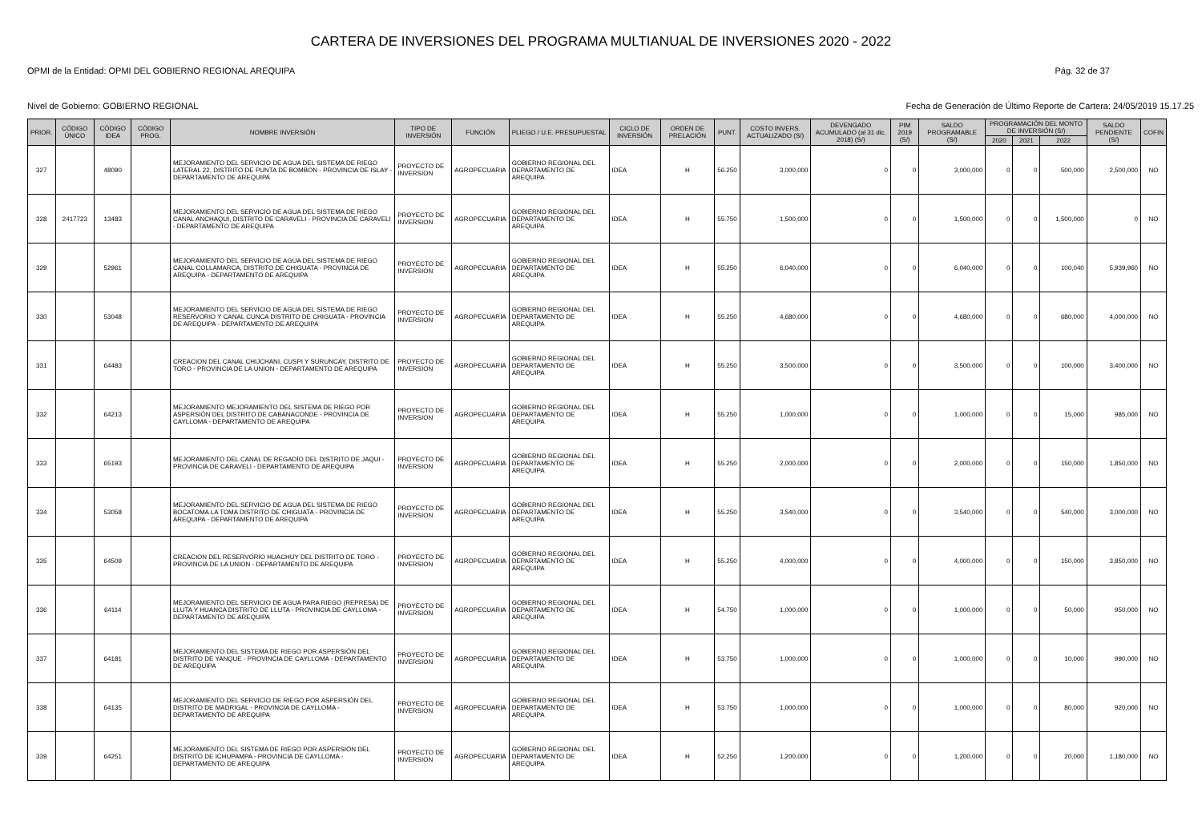CARTERA DE INVERSIONES DEL PROGRAMA MULTIANUAL DE INVERSIONES 2020 - 2022
OPMI de la Entidad: OPMI DEL GOBIERNO REGIONAL AREQUIPA Pág. 32 de 37
Nivel de Gobierno: GOBIERNO REGIONAL Fecha de Generación de Último Reporte de Cartera: 24/05/2019 15.17.25
| PRIOR. | CÓDIGO ÚNICO | CÓDIGO IDEA | CÓDIGO PROG. | NOMBRE INVERSIÓN | TIPO DE INVERSIÓN | FUNCIÓN | PLIEGO / U.E. PRESUPUESTAL | CICLO DE INVERSIÓN | ORDEN DE PRELACIÓN | PUNT. | COSTO INVERS. ACTUALIZADO (S/) | DEVENGADO ACUMULADO (al 31 dic. 2018) (S/) | PIM 2019 (S/) | SALDO PROGRAMABLE (S/) | PROGRAMACIÓN DEL MONTO DE INVERSIÓN (S/) | | | SALDO PENDIENTE (S/) | COFIN |
| --- | --- | --- | --- | --- | --- | --- | --- | --- | --- | --- | --- | --- | --- | --- | --- | --- | --- | --- | --- |
| | | | | | | | | | | | | | | | 2020 | 2021 | 2022 | | |
| 327 | | 48090 | | MEJORAMIENTO DEL SERVICIO DE AGUA DEL SISTEMA DE RIEGO LATERAL 22, DISTRITO DE PUNTA DE BOMBON - PROVINCIA DE ISLAY - DEPARTAMENTO DE AREQUIPA | PROYECTO DE INVERSION | AGROPECUARIA | GOBIERNO REGIONAL DEL DEPARTAMENTO DE AREQUIPA | IDEA | H | 56.250 | 3,000,000 | 0 | 0 | 3,000,000 | 0 | 0 | 500,000 | 2,500,000 | NO |
| 328 | 2417723 | 13483 | | MEJORAMIENTO DEL SERVICIO DE AGUA DEL SISTEMA DE RIEGO CANAL ANCHAQUI, DISTRITO DE CARAVELI - PROVINCIA DE CARAVELI - DEPARTAMENTO DE AREQUIPA | PROYECTO DE INVERSION | AGROPECUARIA | GOBIERNO REGIONAL DEL DEPARTAMENTO DE AREQUIPA | IDEA | H | 55.750 | 1,500,000 | 0 | 0 | 1,500,000 | 0 | 0 | 1,500,000 | 0 | NO |
| 329 | | 52961 | | MEJORAMIENTO DEL SERVICIO DE AGUA DEL SISTEMA DE RIEGO CANAL COLLAMARCA, DISTRITO DE CHIGUATA - PROVINCIA DE AREQUIPA - DEPARTAMENTO DE AREQUIPA | PROYECTO DE INVERSION | AGROPECUARIA | GOBIERNO REGIONAL DEL DEPARTAMENTO DE AREQUIPA | IDEA | H | 55.250 | 6,040,000 | 0 | 0 | 6,040,000 | 0 | 0 | 100,040 | 5,939,960 | NO |
| 330 | | 53048 | | MEJORAMIENTO DEL SERVICIO DE AGUA DEL SISTEMA DE RIEGO RESERVORIO Y CANAL CUNCA DISTRITO DE CHIGUATA - PROVINCIA DE AREQUIPA - DEPARTAMENTO DE AREQUIPA | PROYECTO DE INVERSION | AGROPECUARIA | GOBIERNO REGIONAL DEL DEPARTAMENTO DE AREQUIPA | IDEA | H | 55.250 | 4,680,000 | 0 | 0 | 4,680,000 | 0 | 0 | 680,000 | 4,000,000 | NO |
| 331 | | 64483 | | CREACION DEL CANAL CHIJCHANI, CUSPI Y SURUNCAY, DISTRITO DE TORO - PROVINCIA DE LA UNION - DEPARTAMENTO DE AREQUIPA | PROYECTO DE INVERSION | AGROPECUARIA | GOBIERNO REGIONAL DEL DEPARTAMENTO DE AREQUIPA | IDEA | H | 55.250 | 3,500,000 | 0 | 0 | 3,500,000 | 0 | 0 | 100,000 | 3,400,000 | NO |
| 332 | | 64213 | | MEJORAMIENTO MEJORAMIENTO DEL SISTEMA DE RIEGO POR ASPERSIÓN DEL DISTRITO DE CABANACONDE - PROVINCIA DE CAYLLOMA - DEPARTAMENTO DE AREQUIPA | PROYECTO DE INVERSION | AGROPECUARIA | GOBIERNO REGIONAL DEL DEPARTAMENTO DE AREQUIPA | IDEA | H | 55.250 | 1,000,000 | 0 | 0 | 1,000,000 | 0 | 0 | 15,000 | 985,000 | NO |
| 333 | | 65193 | | MEJORAMIENTO DEL CANAL DE REGADÍO DEL DISTRITO DE JAQUI - PROVINCIA DE CARAVELI - DEPARTAMENTO DE AREQUIPA | PROYECTO DE INVERSION | AGROPECUARIA | GOBIERNO REGIONAL DEL DEPARTAMENTO DE AREQUIPA | IDEA | H | 55.250 | 2,000,000 | 0 | 0 | 2,000,000 | 0 | 0 | 150,000 | 1,850,000 | NO |
| 334 | | 53058 | | MEJORAMIENTO DEL SERVICIO DE AGUA DEL SISTEMA DE RIEGO BOCATOMA LA TOMA DISTRITO DE CHIGUATA - PROVINCIA DE AREQUIPA - DEPARTAMENTO DE AREQUIPA | PROYECTO DE INVERSION | AGROPECUARIA | GOBIERNO REGIONAL DEL DEPARTAMENTO DE AREQUIPA | IDEA | H | 55.250 | 3,540,000 | 0 | 0 | 3,540,000 | 0 | 0 | 540,000 | 3,000,000 | NO |
| 335 | | 64509 | | CREACION DEL RESERVORIO HUACHUY DEL DISTRITO DE TORO - PROVINCIA DE LA UNION - DEPARTAMENTO DE AREQUIPA | PROYECTO DE INVERSION | AGROPECUARIA | GOBIERNO REGIONAL DEL DEPARTAMENTO DE AREQUIPA | IDEA | H | 55.250 | 4,000,000 | 0 | 0 | 4,000,000 | 0 | 0 | 150,000 | 3,850,000 | NO |
| 336 | | 64114 | | MEJORAMIENTO DEL SERVICIO DE AGUA PARA RIEGO (REPRESA) DE LLUTA Y HUANCA DISTRITO DE LLUTA - PROVINCIA DE CAYLLOMA - DEPARTAMENTO DE AREQUIPA | PROYECTO DE INVERSION | AGROPECUARIA | GOBIERNO REGIONAL DEL DEPARTAMENTO DE AREQUIPA | IDEA | H | 54.750 | 1,000,000 | 0 | 0 | 1,000,000 | 0 | 0 | 50,000 | 950,000 | NO |
| 337 | | 64181 | | MEJORAMIENTO DEL SISTEMA DE RIEGO POR ASPERSIÓN DEL DISTRITO DE YANQUE - PROVINCIA DE CAYLLOMA - DEPARTAMENTO DE AREQUIPA | PROYECTO DE INVERSION | AGROPECUARIA | GOBIERNO REGIONAL DEL DEPARTAMENTO DE AREQUIPA | IDEA | H | 53.750 | 1,000,000 | 0 | 0 | 1,000,000 | 0 | 0 | 10,000 | 990,000 | NO |
| 338 | | 64135 | | MEJORAMIENTO DEL SERVICIO DE RIEGO POR ASPERSIÓN DEL DISTRITO DE MADRIGAL - PROVINCIA DE CAYLLOMA - DEPARTAMENTO DE AREQUIPA | PROYECTO DE INVERSION | AGROPECUARIA | GOBIERNO REGIONAL DEL DEPARTAMENTO DE AREQUIPA | IDEA | H | 53.750 | 1,000,000 | 0 | 0 | 1,000,000 | 0 | 0 | 80,000 | 920,000 | NO |
| 339 | | 64251 | | MEJORAMIENTO DEL SISTEMA DE RIEGO POR ASPERSIÓN DEL DISTRITO DE ICHUPAMPA - PROVINCIA DE CAYLLOMA - DEPARTAMENTO DE AREQUIPA | PROYECTO DE INVERSION | AGROPECUARIA | GOBIERNO REGIONAL DEL DEPARTAMENTO DE AREQUIPA | IDEA | H | 52.250 | 1,200,000 | 0 | 0 | 1,200,000 | 0 | 0 | 20,000 | 1,180,000 | NO |